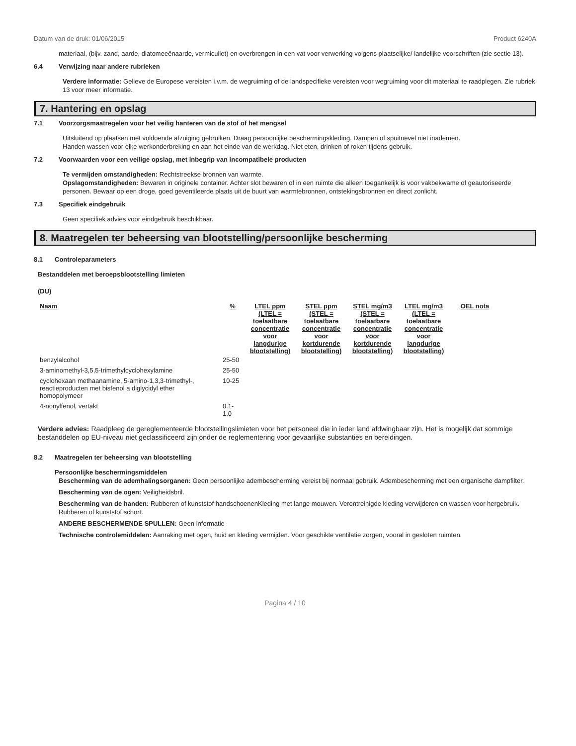Datum van de druk: 01/06/2015 Product 6240A
materiaal, (bijv. zand, aarde, diatomeeënaarde, vermiculiet) en overbrengen in een vat voor verwerking volgens plaatselijke/ landelijke voorschriften (zie sectie 13).
6.4 Verwijzing naar andere rubrieken
Verdere informatie: Gelieve de Europese vereisten i.v.m. de wegruiming of de landspecifieke vereisten voor wegruiming voor dit materiaal te raadplegen. Zie rubriek 13 voor meer informatie.
7. Hantering en opslag
7.1 Voorzorgsmaatregelen voor het veilig hanteren van de stof of het mengsel
Uitsluitend op plaatsen met voldoende afzuiging gebruiken. Draag persoonlijke beschermingskleding. Dampen of spuitnevel niet inademen.
Handen wassen voor elke werkonderbreking en aan het einde van de werkdag. Niet eten, drinken of roken tijdens gebruik.
7.2 Voorwaarden voor een veilige opslag, met inbegrip van incompatibele producten
Te vermijden omstandigheden: Rechtstreekse bronnen van warmte.
Opslagomstandigheden: Bewaren in originele container. Achter slot bewaren of in een ruimte die alleen toegankelijk is voor vakbekwame of geautoriseerde personen. Bewaar op een droge, goed geventileerde plaats uit de buurt van warmtebronnen, ontstekingsbronnen en direct zonlicht.
7.3 Specifiek eindgebruik
Geen specifiek advies voor eindgebruik beschikbaar.
8. Maatregelen ter beheersing van blootstelling/persoonlijke bescherming
8.1 Controleparameters
Bestanddelen met beroepsblootstelling limieten
(DU)
| Naam | % | LTEL ppm (LTEL = toelaatbare concentratie voor langdurige blootstelling) | STEL ppm (STEL = toelaatbare concentratie voor kortdurende blootstelling) | STEL mg/m3 (STEL = toelaatbare concentratie voor kortdurende blootstelling) | LTEL mg/m3 (LTEL = toelaatbare concentratie voor langdurige blootstelling) | OEL nota |
| --- | --- | --- | --- | --- | --- | --- |
| benzylalcohol | 25-50 | | | | | |
| 3-aminomethyl-3,5,5-trimethylcyclohexylamine | 25-50 | | | | | |
| cyclohexaan methaanamine, 5-amino-1,3,3-trimethyl-, reactieproducten met bisfenol a diglycidyl ether homopolymeer | 10-25 | | | | | |
| 4-nonylfenol, vertakt | 0.1-1.0 | | | | | |
Verdere advies: Raadpleeg de gereglementeerde blootstellingslimieten voor het personeel die in ieder land afdwingbaar zijn. Het is mogelijk dat sommige bestanddelen op EU-niveau niet geclassificeerd zijn onder de reglementering voor gevaarlijke substanties en bereidingen.
8.2 Maatregelen ter beheersing van blootstelling
Persoonlijke beschermingsmiddelen
Bescherming van de ademhalingsorganen: Geen persoonlijke adembescherming vereist bij normaal gebruik. Adembescherming met een organische dampfilter.
Bescherming van de ogen: Veiligheidsbril.
Bescherming van de handen: Rubberen of kunststof handschoenenKleding met lange mouwen. Verontreinigde kleding verwijderen en wassen voor hergebruik. Rubberen of kunststof schort.
ANDERE BESCHERMENDE SPULLEN: Geen informatie
Technische controlemiddelen: Aanraking met ogen, huid en kleding vermijden. Voor geschikte ventilatie zorgen, vooral in gesloten ruimten.
Pagina 4 / 10